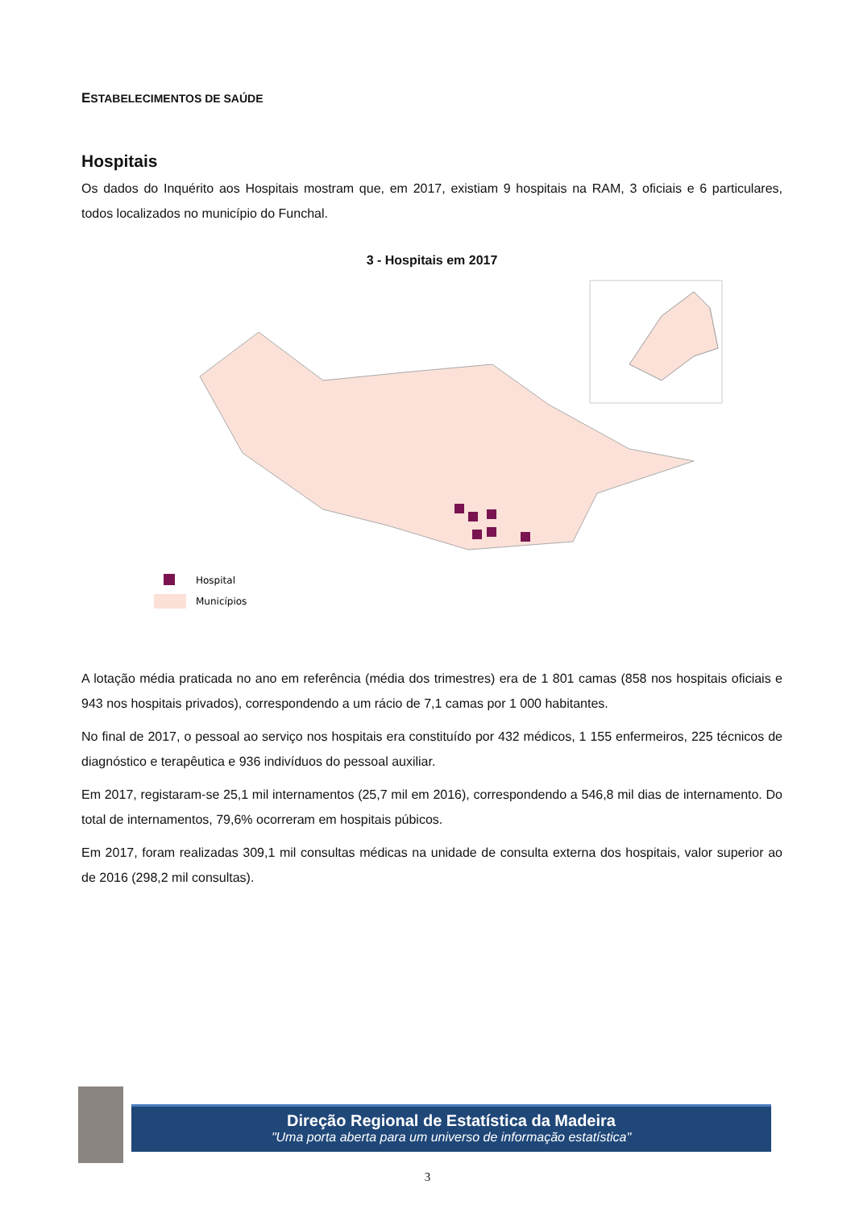ESTABELECIMENTOS DE SAÚDE
Hospitais
Os dados do Inquérito aos Hospitais mostram que, em 2017, existiam 9 hospitais na RAM, 3 oficiais e 6 particulares, todos localizados no município do Funchal.
3 - Hospitais em 2017
Hospital
Municípios
A lotação média praticada no ano em referência (média dos trimestres) era de 1 801 camas (858 nos hospitais oficiais e 943 nos hospitais privados), correspondendo a um rácio de 7,1 camas por 1 000 habitantes.
No final de 2017, o pessoal ao serviço nos hospitais era constituído por 432 médicos, 1 155 enfermeiros, 225 técnicos de diagnóstico e terapêutica e 936 indivíduos do pessoal auxiliar.
Em 2017, registaram-se 25,1 mil internamentos (25,7 mil em 2016), correspondendo a 546,8 mil dias de internamento. Do total de internamentos, 79,6% ocorreram em hospitais púbicos.
Em 2017, foram realizadas 309,1 mil consultas médicas na unidade de consulta externa dos hospitais, valor superior ao de 2016 (298,2 mil consultas).
Direção Regional de Estatística da Madeira
"Uma porta aberta para um universo de informação estatística"
3